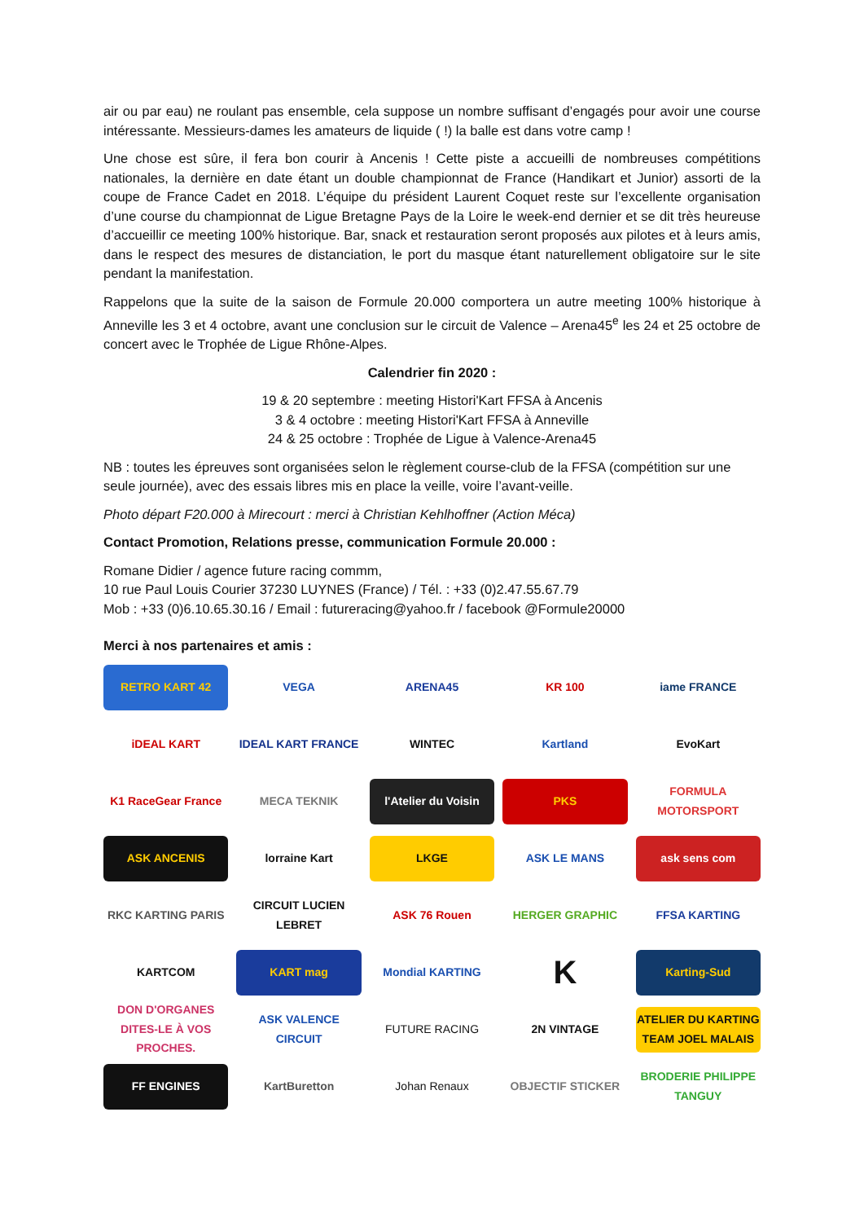air ou par eau) ne roulant pas ensemble, cela suppose un nombre suffisant d’engagés pour avoir une course intéressante. Messieurs-dames les amateurs de liquide ( !) la balle est dans votre camp !
Une chose est sûre, il fera bon courir à Ancenis ! Cette piste a accueilli de nombreuses compétitions nationales, la dernière en date étant un double championnat de France (Handikart et Junior) assorti de la coupe de France Cadet en 2018. L’équipe du président Laurent Coquet reste sur l’excellente organisation d’une course du championnat de Ligue Bretagne Pays de la Loire le week-end dernier et se dit très heureuse d’accueillir ce meeting 100% historique. Bar, snack et restauration seront proposés aux pilotes et à leurs amis, dans le respect des mesures de distanciation, le port du masque étant naturellement obligatoire sur le site pendant la manifestation.
Rappelons que la suite de la saison de Formule 20.000 comportera un autre meeting 100% historique à Anneville les 3 et 4 octobre, avant une conclusion sur le circuit de Valence – Arena45<sup>e</sup> les 24 et 25 octobre de concert avec le Trophée de Ligue Rhône-Alpes.
Calendrier fin 2020 :
19 & 20 septembre : meeting Histori'Kart FFSA à Ancenis
3 & 4 octobre : meeting Histori'Kart FFSA à Anneville
24 & 25 octobre : Trophée de Ligue à Valence-Arena45
NB : toutes les épreuves sont organisées selon le règlement course-club de la FFSA (compétition sur une seule journée), avec des essais libres mis en place la veille, voire l’avant-veille.
Photo départ F20.000 à Mirecourt : merci à Christian Kehlhoffner (Action Méca)
Contact Promotion, Relations presse, communication Formule 20.000 :
Romane Didier / agence future racing commm,
10 rue Paul Louis Courier 37230 LUYNES (France) / Tél. : +33 (0)2.47.55.67.79
Mob : +33 (0)6.10.65.30.16 / Email : futureracing@yahoo.fr / facebook @Formule20000
Merci à nos partenaires et amis :
RETRO KART 42
VEGA
ARENA45
KR 100
iame FRANCE
iDEAL KART
IDEAL KART FRANCE
WINTEC
Kartland
EvoKart
K1 RaceGear France
MECA TEKNIK
l'Atelier du Voisin
PKS
FORMULA MOTORSPORT
ASK ANCENIS
lorraine Kart
LKGE
ASK LE MANS
ask sens com
RKC KARTING PARIS
CIRCUIT LUCIEN LEBRET
ASK 76 Rouen
HERGER GRAPHIC
FFSA KARTING
KARTCOM
KART mag
Mondial KARTING
K
Karting-Sud
DON D'ORGANES DITES-LE À VOS PROCHES.
ASK VALENCE CIRCUIT
FUTURE RACING
2N VINTAGE
ATELIER DU KARTING TEAM JOEL MALAIS
FF ENGINES
KartBuretton
Johan Renaux
OBJECTIF STICKER
BRODERIE PHILIPPE TANGUY